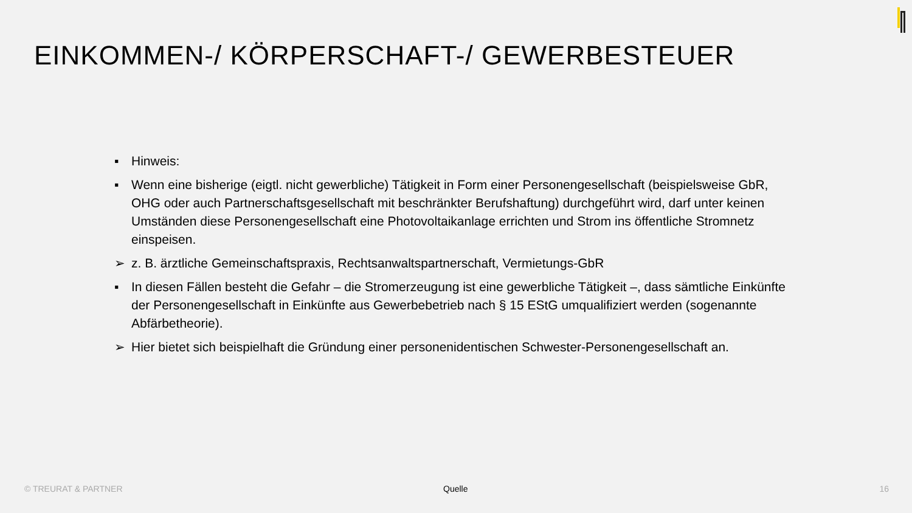EINKOMMEN-/ KÖRPERSCHAFT-/ GEWERBESTEUER
▪ Hinweis:
▪ Wenn eine bisherige (eigtl. nicht gewerbliche) Tätigkeit in Form einer Personengesellschaft (beispielsweise GbR, OHG oder auch Partnerschaftsgesellschaft mit beschränkter Berufshaftung) durchgeführt wird, darf unter keinen Umständen diese Personengesellschaft eine Photovoltaikanlage errichten und Strom ins öffentliche Stromnetz einspeisen.
➢ z. B. ärztliche Gemeinschaftspraxis, Rechtsanwaltspartnerschaft, Vermietungs-GbR
▪ In diesen Fällen besteht die Gefahr – die Stromerzeugung ist eine gewerbliche Tätigkeit –, dass sämtliche Einkünfte der Personengesellschaft in Einkünfte aus Gewerbebetrieb nach § 15 EStG umqualifiziert werden (sogenannte Abfärbetheorie).
➢ Hier bietet sich beispielhaft die Gründung einer personenidentischen Schwester-Personengesellschaft an.
© TREURAT & PARTNER Quelle 16